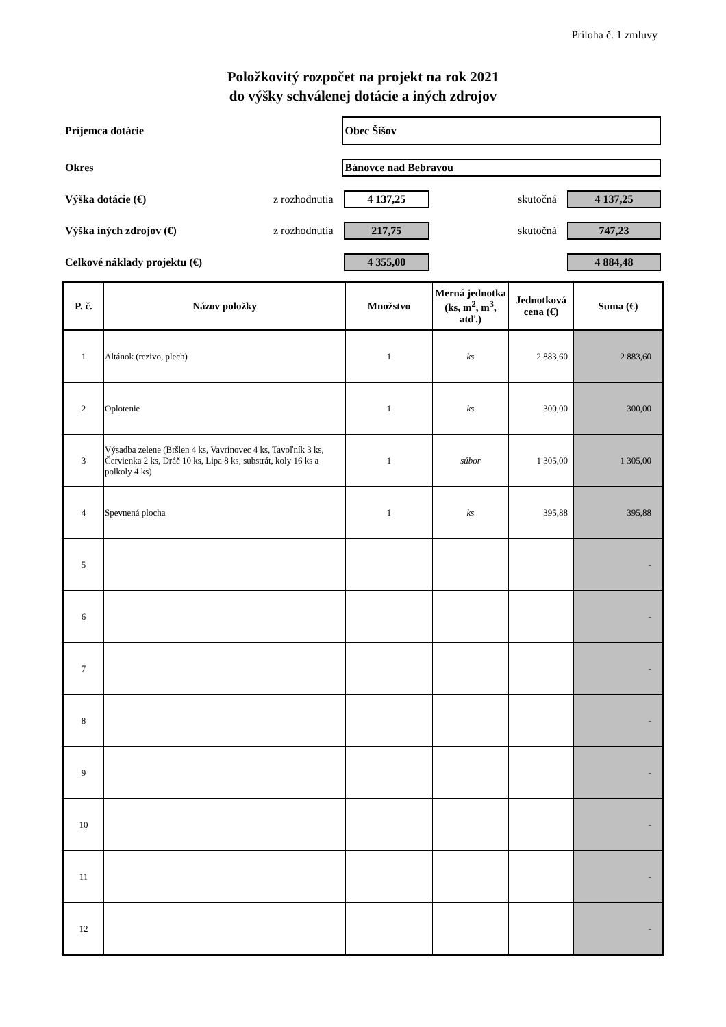Príloha č. 1 zmluvy
Položkovitý rozpočet na projekt na rok 2021
do výšky schválenej dotácie a iných zdrojov
Príjemca dotácie
Obec Šišov
Okres
Bánovce nad Bebravou
Výška dotácie (€)
z rozhodnutia
4 137,25
skutočná
4 137,25
Výška iných zdrojov (€)
z rozhodnutia
217,75
skutočná
747,23
Celkové náklady projektu (€)
4 355,00 4 884,48
| P. č. | Názov položky | Množstvo | Merná jednotka (ks, m<sup>2</sup>, m<sup>3</sup>, atď.) | Jednotková cena (€) | Suma (€) |
| --- | --- | --- | --- | --- | --- |
| 1 | Altánok (rezivo, plech) | 1 | ks | 2 883,60 | 2 883,60 |
| 2 | Oplotenie | 1 | ks | 300,00 | 300,00 |
| 3 | Výsadba zelene (Bršlen 4 ks, Vavrínovec 4 ks, Tavoľník 3 ks, Červienka 2 ks, Dráč 10 ks, Lipa 8 ks, substrát, koly 16 ks a polkoly 4 ks) | 1 | súbor | 1 305,00 | 1 305,00 |
| 4 | Spevnená plocha | 1 | ks | 395,88 | 395,88 |
| 5 | | | | | - |
| 6 | | | | | - |
| 7 | | | | | - |
| 8 | | | | | - |
| 9 | | | | | - |
| 10 | | | | | - |
| 11 | | | | | - |
| 12 | | | | | - |